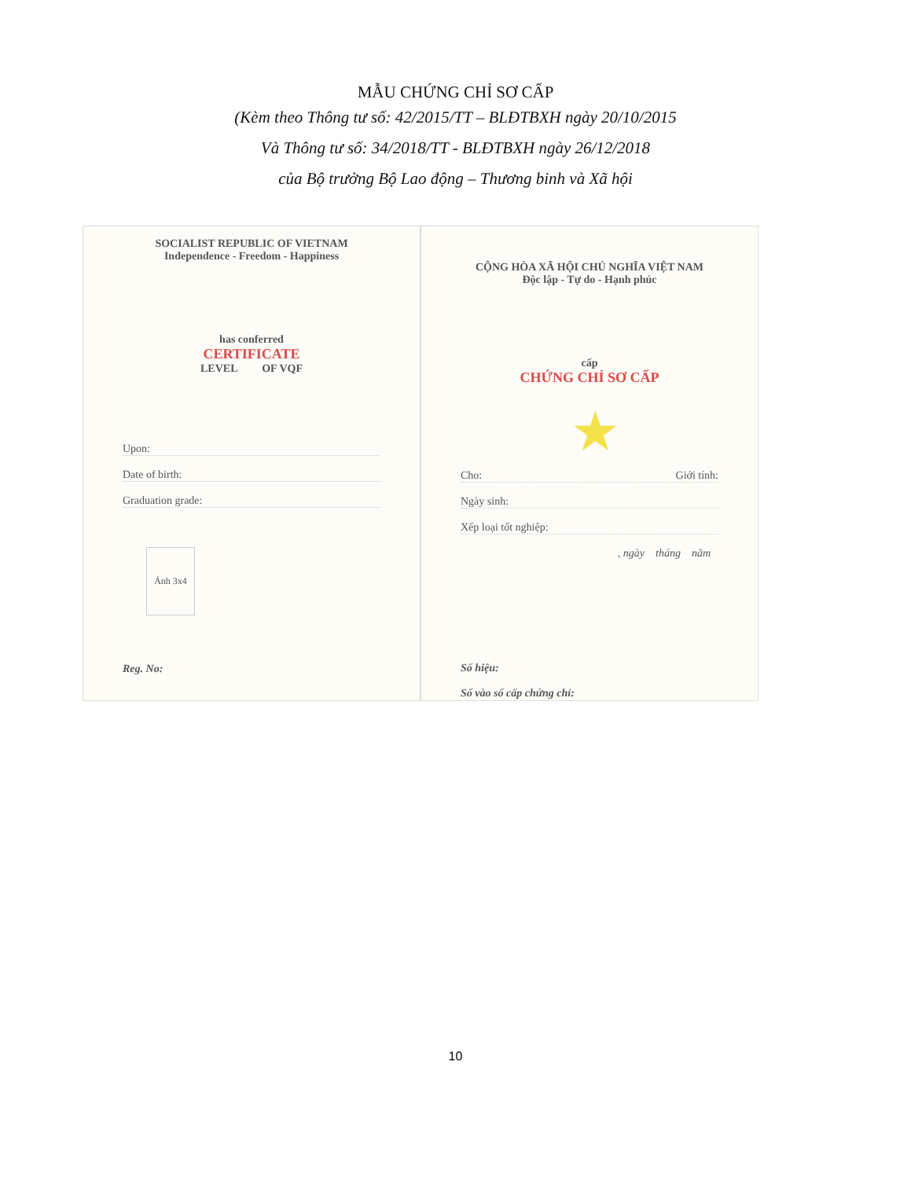MẪU CHỨNG CHỈ SƠ CẤP
(Kèm theo Thông tư số: 42/2015/TT – BLĐTBXH ngày 20/10/2015
Và Thông tư số: 34/2018/TT - BLĐTBXH ngày 26/12/2018
của Bộ trưởng Bộ Lao động – Thương binh và Xã hội
SOCIALIST REPUBLIC OF VIETNAM
Independence - Freedom - Happiness
has conferred
CERTIFICATE
LEVEL OF VQF
Upon:
Date of birth:
Graduation grade:
Ảnh 3x4
Reg. No:
CỘNG HÒA XÃ HỘI CHỦ NGHĨA VIỆT NAM
Độc lập - Tự do - Hạnh phúc
cấp
CHỨNG CHỈ SƠ CẤP
★
Cho: Giới tính:
Ngày sinh:
Xếp loại tốt nghiệp:
, ngày tháng năm
Số hiệu:
Số vào sổ cấp chứng chỉ:
10